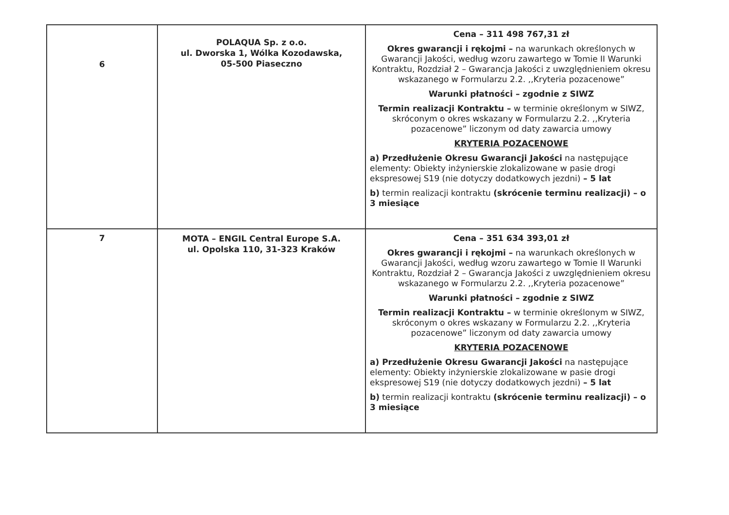| 6 | POLAQUA Sp. z o.o. ul. Dworska 1, Wólka Kozodawska, 05-500 Piaseczno | Cena – 311 498 767,31 zł Okres gwarancji i rękojmi – na warunkach określonych w Gwarancji Jakości, według wzoru zawartego w Tomie II Warunki Kontraktu, Rozdział 2 – Gwarancja Jakości z uwzględnieniem okresu wskazanego w Formularzu 2.2. ,,Kryteria pozacenowe” Warunki płatności – zgodnie z SIWZ Termin realizacji Kontraktu – w terminie określonym w SIWZ, skróconym o okres wskazany w Formularzu 2.2. ,,Kryteria pozacenowe” liczonym od daty zawarcia umowy KRYTERIA POZACENOWE a) Przedłużenie Okresu Gwarancji Jakości na następujące elementy: Obiekty inżynierskie zlokalizowane w pasie drogi ekspresowej S19 (nie dotyczy dodatkowych jezdni) – 5 lat b) termin realizacji kontraktu (skrócenie terminu realizacji) – o 3 miesiące |
| 7 | MOTA – ENGIL Central Europe S.A. ul. Opolska 110, 31-323 Kraków | Cena – 351 634 393,01 zł Okres gwarancji i rękojmi – na warunkach określonych w Gwarancji Jakości, według wzoru zawartego w Tomie II Warunki Kontraktu, Rozdział 2 – Gwarancja Jakości z uwzględnieniem okresu wskazanego w Formularzu 2.2. ,,Kryteria pozacenowe” Warunki płatności – zgodnie z SIWZ Termin realizacji Kontraktu – w terminie określonym w SIWZ, skróconym o okres wskazany w Formularzu 2.2. ,,Kryteria pozacenowe” liczonym od daty zawarcia umowy KRYTERIA POZACENOWE a) Przedłużenie Okresu Gwarancji Jakości na następujące elementy: Obiekty inżynierskie zlokalizowane w pasie drogi ekspresowej S19 (nie dotyczy dodatkowych jezdni) – 5 lat b) termin realizacji kontraktu (skrócenie terminu realizacji) – o 3 miesiące |